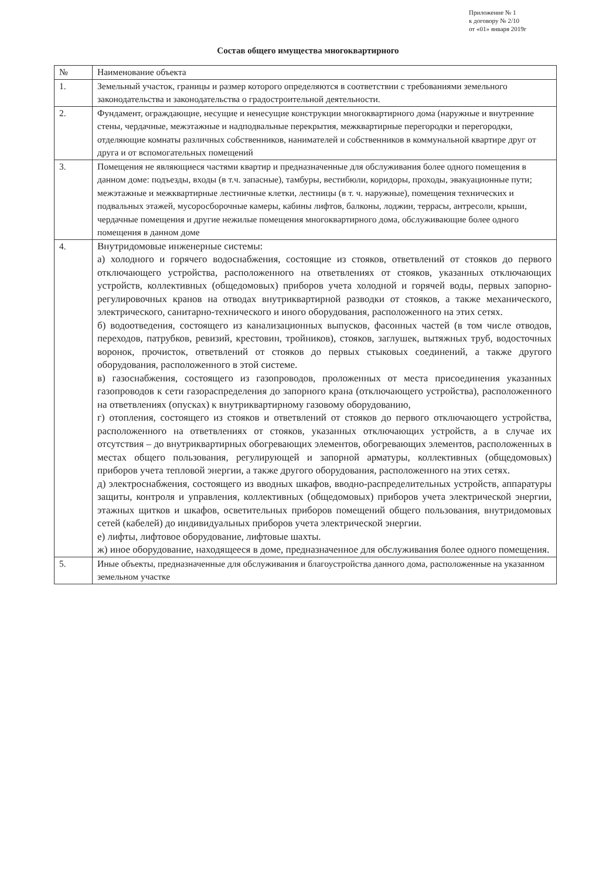Приложение № 1
к договору № 2/10
от «01» января 2019г
Состав общего имущества многоквартирного
| № | Наименование объекта |
| --- | --- |
| 1. | Земельный участок, границы и размер которого определяются в соответствии с требованиями земельного законодательства и законодательства о градостроительной деятельности. |
| 2. | Фундамент, ограждающие, несущие и ненесущие конструкции многоквартирного дома (наружные и внутренние стены, чердачные, межэтажные и надподвальные перекрытия, межквартирные перегородки и перегородки, отделяющие комнаты различных собственников, нанимателей и собственников в коммунальной квартире друг от друга и от вспомогательных помещений |
| 3. | Помещения не являющиеся частями квартир и предназначенные для обслуживания более одного помещения в данном доме: подъезды, входы (в т.ч. запасные), тамбуры, вестибюли, коридоры, проходы, эвакуационные пути; межэтажные и межквартирные лестничные клетки, лестницы (в т. ч. наружные), помещения технических и подвальных этажей, мусоросборочные камеры, кабины лифтов, балконы, лоджии, террасы, антресоли, крыши, чердачные помещения и другие нежилые помещения многоквартирного дома, обслуживающие более одного помещения в данном доме |
| 4. | Внутридомовые инженерные системы: а) холодного и горячего водоснабжения, состоящие из стояков, ответвлений от стояков до первого отключающего устройства, расположенного на ответвлениях от стояков, указанных отключающих устройств, коллективных (общедомовых) приборов учета холодной и горячей воды, первых запорно-регулировочных кранов на отводах внутриквартирной разводки от стояков, а также механического, электрического, санитарно-технического и иного оборудования, расположенного на этих сетях. б) водоотведения, состоящего из канализационных выпусков, фасонных частей (в том числе отводов, переходов, патрубков, ревизий, крестовин, тройников), стояков, заглушек, вытяжных труб, водосточных воронок, прочисток, ответвлений от стояков до первых стыковых соединений, а также другого оборудования, расположенного в этой системе. в) газоснабжения, состоящего из газопроводов, проложенных от места присоединения указанных газопроводов к сети газораспределения до запорного крана (отключающего устройства), расположенного на ответвлениях (опусках) к внутриквартирному газовому оборудованию, г) отопления, состоящего из стояков и ответвлений от стояков до первого отключающего устройства, расположенного на ответвлениях от стояков, указанных отключающих устройств, а в случае их отсутствия – до внутриквартирных обогревающих элементов, обогревающих элементов, расположенных в местах общего пользования, регулирующей и запорной арматуры, коллективных (общедомовых) приборов учета тепловой энергии, а также другого оборудования, расположенного на этих сетях. д) электроснабжения, состоящего из вводных шкафов, вводно-распределительных устройств, аппаратуры защиты, контроля и управления, коллективных (общедомовых) приборов учета электрической энергии, этажных щитков и шкафов, осветительных приборов помещений общего пользования, внутридомовых сетей (кабелей) до индивидуальных приборов учета электрической энергии. е) лифты, лифтовое оборудование, лифтовые шахты. ж) иное оборудование, находящееся в доме, предназначенное для обслуживания более одного помещения. |
| 5. | Иные объекты, предназначенные для обслуживания и благоустройства данного дома, расположенные на указанном земельном участке |